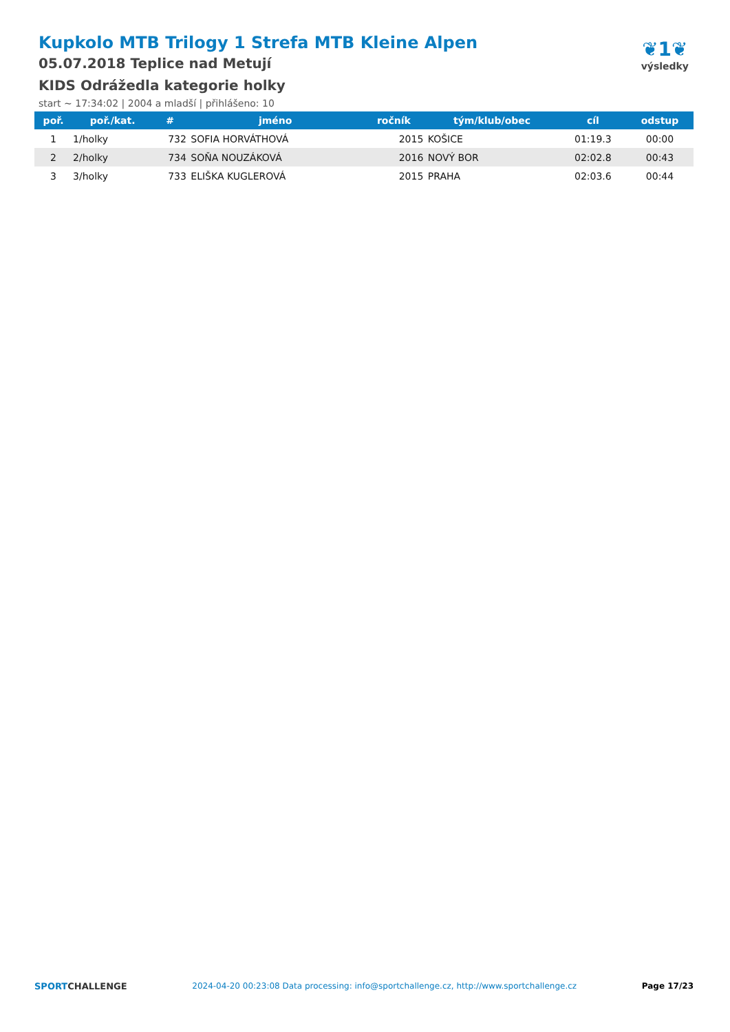Kupkolo MTB Trilogy 1 Strefa MTB Kleine Alpen
05.07.2018 Teplice nad Metují
KIDS Odrážedla kategorie holky
start ~ 17:34:02 | 2004 a mladší | přihlášeno: 10
❦1❦
výsledky
| poř. | poř./kat. | # | jméno | ročník | tým/klub/obec | cíl | odstup |
| --- | --- | --- | --- | --- | --- | --- | --- |
| 1 | 1/holky | 732 | SOFIA HORVÁTHOVÁ | 2015 | KOŠICE | 01:19.3 | 00:00 |
| 2 | 2/holky | 734 | SOŇA NOUZÁKOVÁ | 2016 | NOVÝ BOR | 02:02.8 | 00:43 |
| 3 | 3/holky | 733 | ELIŠKA KUGLEROVÁ | 2015 | PRAHA | 02:03.6 | 00:44 |
SPORTCHALLENGE 2024-04-20 00:23:08 Data processing: info@sportchallenge.cz, http://www.sportchallenge.cz Page 17/23